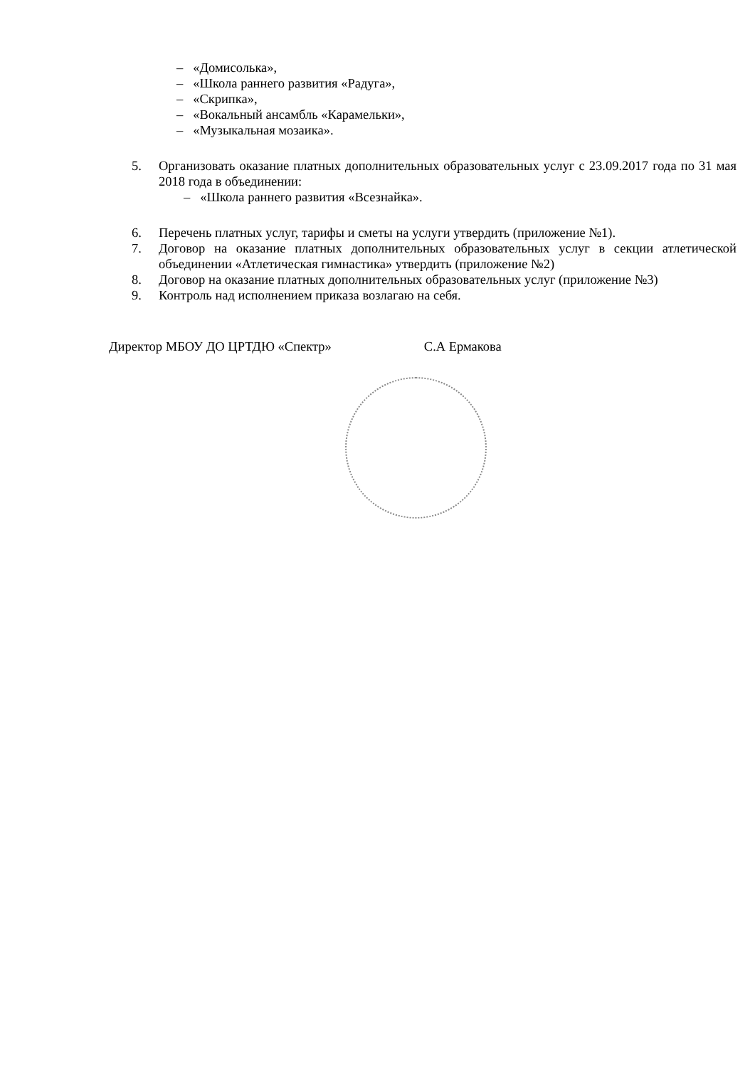– «Домисолька»,
– «Школа раннего развития «Радуга»,
– «Скрипка»,
– «Вокальный ансамбль «Карамельки»,
– «Музыкальная мозаика».
5. Организовать оказание платных дополнительных образовательных услуг с 23.09.2017 года по 31 мая 2018 года в объединении:
– «Школа раннего развития «Всезнайка».
6. Перечень платных услуг, тарифы и сметы на услуги утвердить (приложение №1).
7. Договор на оказание платных дополнительных образовательных услуг в секции атлетической объединении «Атлетическая гимнастика» утвердить (приложение №2)
8. Договор на оказание платных дополнительных образовательных услуг (приложение №3)
9. Контроль над исполнением приказа возлагаю на себя.
Директор МБОУ ДО ЦРТДЮ «Спектр» С.А Ермакова